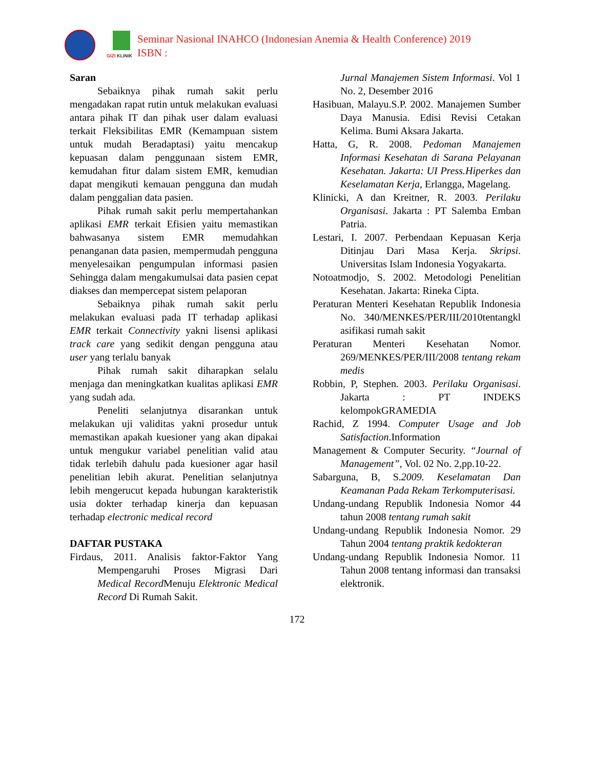GIZI KLINIK
Seminar Nasional INAHCO (Indonesian Anemia & Health Conference) 2019
ISBN :
Saran
Sebaiknya pihak rumah sakit perlu mengadakan rapat rutin untuk melakukan evaluasi antara pihak IT dan pihak user dalam evaluasi terkait Fleksibilitas EMR (Kemampuan sistem untuk mudah Beradaptasi) yaitu mencakup kepuasan dalam penggunaan sistem EMR, kemudahan fitur dalam sistem EMR, kemudian dapat mengikuti kemauan pengguna dan mudah dalam penggalian data pasien.
Pihak rumah sakit perlu mempertahankan aplikasi EMR terkait Efisien yaitu memastikan bahwasanya sistem EMR memudahkan penanganan data pasien, mempermudah pengguna menyelesaikan pengumpulan informasi pasien Sehingga dalam mengakumulsai data pasien cepat diakses dan mempercepat sistem pelaporan
Sebaiknya pihak rumah sakit perlu melakukan evaluasi pada IT terhadap aplikasi EMR terkait Connectivity yakni lisensi aplikasi track care yang sedikit dengan pengguna atau user yang terlalu banyak
Pihak rumah sakit diharapkan selalu menjaga dan meningkatkan kualitas aplikasi EMR yang sudah ada.
Peneliti selanjutnya disarankan untuk melakukan uji validitas yakni prosedur untuk memastikan apakah kuesioner yang akan dipakai untuk mengukur variabel penelitian valid atau tidak terlebih dahulu pada kuesioner agar hasil penelitian lebih akurat. Penelitian selanjutnya lebih mengerucut kepada hubungan karakteristik usia dokter terhadap kinerja dan kepuasan terhadap electronic medical record
DAFTAR PUSTAKA
Firdaus, 2011. Analisis faktor-Faktor Yang Mempengaruhi Proses Migrasi Dari Medical Record Menuju Elektronic Medical Record Di Rumah Sakit.
Jurnal Manajemen Sistem Informasi. Vol 1 No. 2, Desember 2016
Hasibuan, Malayu.S.P. 2002. Manajemen Sumber Daya Manusia. Edisi Revisi Cetakan Kelima. Bumi Aksara Jakarta.
Hatta, G, R. 2008. Pedoman Manajemen Informasi Kesehatan di Sarana Pelayanan Kesehatan. Jakarta: UI Press.Hiperkes dan Keselamatan Kerja, Erlangga, Magelang.
Klinicki, A dan Kreitner, R. 2003. Perilaku Organisasi. Jakarta : PT Salemba Emban Patria.
Lestari, I. 2007. Perbendaan Kepuasan Kerja Ditinjau Dari Masa Kerja. Skripsi. Universitas Islam Indonesia Yogyakarta.
Notoatmodjo, S. 2002. Metodologi Penelitian Kesehatan. Jakarta: Rineka Cipta.
Peraturan Menteri Kesehatan Republik Indonesia No. 340/MENKES/PER/III/2010tentangkl asifikasi rumah sakit
Peraturan Menteri Kesehatan Nomor. 269/MENKES/PER/III/2008 tentang rekam medis
Robbin, P, Stephen. 2003. Perilaku Organisasi. Jakarta : PT INDEKS kelompokGRAMEDIA
Rachid, Z 1994. Computer Usage and Job Satisfaction.Information
Management & Computer Security. “Journal of Management”, Vol. 02 No. 2,pp.10-22.
Sabarguna, B, S.2009. Keselamatan Dan Keamanan Pada Rekam Terkomputerisasi.
Undang-undang Republik Indonesia Nomor 44 tahun 2008 tentang rumah sakit
Undang-undang Republik Indonesia Nomor. 29 Tahun 2004 tentang praktik kedokteran
Undang-undang Republik Indonesia Nomor. 11 Tahun 2008 tentang informasi dan transaksi elektronik.
172